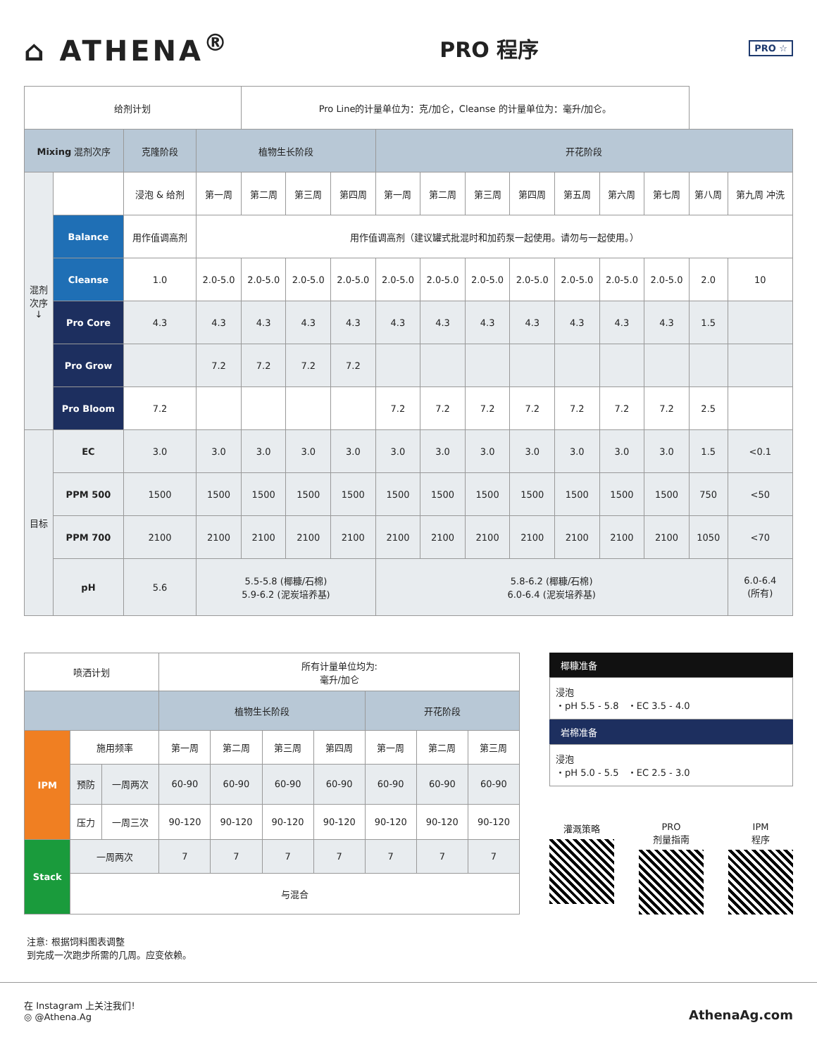⌂ ATHENA<sup>®</sup>
PRO 程序
PRO ☆
| 给剂计划 | | | | Pro Line的计量单位为：克/加仑，Cleanse 的计量单位为：毫升/加仑。 | | | | | | | | | | | |
| Mixing 混剂次序 | | 克隆阶段 | 植物生长阶段 | | | | 开花阶段 | | | | | | | | |
| 混剂次序 ↓ | | 浸泡 & 给剂 | 第一周 | 第二周 | 第三周 | 第四周 | 第一周 | 第二周 | 第三周 | 第四周 | 第五周 | 第六周 | 第七周 | 第八周 | 第九周 冲洗 |
| | Balance | 用作值调高剂 | 用作值调高剂（建议罐式批混时和加药泵一起使用。请勿与一起使用。） | | | | | | | | | | | | |
| | Cleanse | 1.0 | 2.0-5.0 | 2.0-5.0 | 2.0-5.0 | 2.0-5.0 | 2.0-5.0 | 2.0-5.0 | 2.0-5.0 | 2.0-5.0 | 2.0-5.0 | 2.0-5.0 | 2.0-5.0 | 2.0 | 10 |
| | Pro Core | 4.3 | 4.3 | 4.3 | 4.3 | 4.3 | 4.3 | 4.3 | 4.3 | 4.3 | 4.3 | 4.3 | 4.3 | 1.5 | |
| | Pro Grow | | 7.2 | 7.2 | 7.2 | 7.2 | | | | | | | | | |
| | Pro Bloom | 7.2 | | | | | 7.2 | 7.2 | 7.2 | 7.2 | 7.2 | 7.2 | 7.2 | 2.5 | |
| 目标 | EC | 3.0 | 3.0 | 3.0 | 3.0 | 3.0 | 3.0 | 3.0 | 3.0 | 3.0 | 3.0 | 3.0 | 3.0 | 1.5 | <0.1 |
| | PPM 500 | 1500 | 1500 | 1500 | 1500 | 1500 | 1500 | 1500 | 1500 | 1500 | 1500 | 1500 | 1500 | 750 | <50 |
| | PPM 700 | 2100 | 2100 | 2100 | 2100 | 2100 | 2100 | 2100 | 2100 | 2100 | 2100 | 2100 | 2100 | 1050 | <70 |
| | pH | 5.6 | 5.5-5.8 (椰糠/石棉) 5.9-6.2 (泥炭培养基) | | | | 5.8-6.2 (椰糠/石棉) 6.0-6.4 (泥炭培养基) | | | | | | | | 6.0-6.4 (所有) |
| 喷洒计划 | | | 所有计量单位均为: 毫升/加仑 | | | | | | |
| | | | 植物生长阶段 | | | | 开花阶段 | | |
| IPM | 施用频率 | | 第一周 | 第二周 | 第三周 | 第四周 | 第一周 | 第二周 | 第三周 |
| | 预防 | 一周两次 | 60-90 | 60-90 | 60-90 | 60-90 | 60-90 | 60-90 | 60-90 |
| | 压力 | 一周三次 | 90-120 | 90-120 | 90-120 | 90-120 | 90-120 | 90-120 | 90-120 |
| Stack | 一周两次 | | 7 | 7 | 7 | 7 | 7 | 7 | 7 |
| | 与混合 | | | | | | | | |
椰糠准备
浸泡
・pH 5.5 - 5.8 ・EC 3.5 - 4.0
岩棉准备
浸泡
・pH 5.0 - 5.5 ・EC 2.5 - 3.0
灌溉策略 PRO
剂量指南
IPM
程序
注意: 根据饲料图表调整
到完成一次跑步所需的几周。应变依赖。
在 Instagram 上关注我们!
◎ @Athena.Ag
AthenaAg.com